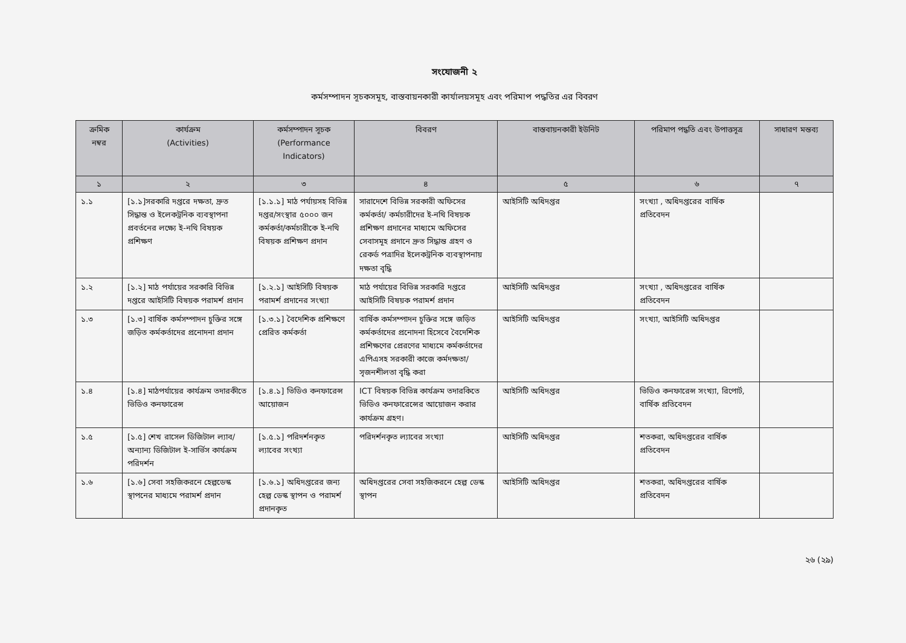সংযোজনী ২
কর্মসম্পাদন সূচকসমূহ, বাস্তবায়নকারী কার্যালয়সমূহ এবং পরিমাপ পদ্ধতির এর বিবরণ
| ক্রমিক নম্বর | কার্যক্রম (Activities) | কর্মসম্পাদন সূচক (Performance Indicators) | বিবরণ | বাস্তবায়নকারী ইউনিট | পরিমাপ পদ্ধতি এবং উপাত্তসূত্র | সাধারণ মন্তব্য |
| --- | --- | --- | --- | --- | --- | --- |
| ১ | ২ | ৩ | ৪ | ৫ | ৬ | ৭ |
| ১.১ | [১.১]সরকারি দপ্তরে দক্ষতা, দ্রুত সিদ্ধান্ত ও ইলেকট্রনিক ব্যবস্থাপনা প্রবর্তনের লক্ষ্যে ই-নথি বিষয়ক প্রশিক্ষণ | [১.১.১] মাঠ পর্যায়সহ বিভিন্ন দপ্তর/সংস্থার ৫০০০ জন কর্মকর্তা/কর্মচারীকে ই-নথি বিষয়ক প্রশিক্ষণ প্রদান | সারাদেশে বিভিন্ন সরকারী অফিসের কর্মকর্তা/ কর্মচারীদের ই-নথি বিষয়ক প্রশিক্ষণ প্রদানের মাধ্যমে অফিসের সেবাসমূহ প্রদানে দ্রুত সিদ্ধান্ত গ্রহণ ও রেকর্ড পত্রাদির ইলেকট্রনিক ব্যবস্থাপনায় দক্ষতা বৃদ্ধি | আইসিটি অধিদপ্তর | সংখ্যা , অধিদপ্তরের বার্ষিক প্রতিবেদন | |
| ১.২ | [১.২] মাঠ পর্যায়ের সরকারি বিভিন্ন দপ্তরে আইসিটি বিষয়ক পরামর্শ প্রদান | [১.২.১] আইসিটি বিষয়ক পরামর্শ প্রদানের সংখ্যা | মাঠ পর্যায়ের বিভিন্ন সরকারি দপ্তরে আইসিটি বিষয়ক পরামর্শ প্রদান | আইসিটি অধিদপ্তর | সংখ্যা , অধিদপ্তরের বার্ষিক প্রতিবেদন | |
| ১.৩ | [১.৩] বার্ষিক কর্মসম্পাদন চুক্তির সঙ্গে জড়িত কর্মকর্তাদের প্রনোদনা প্রদান | [১.৩.১] বৈদেশিক প্রশিক্ষণে প্রেরিত কর্মকর্তা | বার্ষিক কর্মসম্পাদন চুক্তির সঙ্গে জড়িত কর্মকর্তাদের প্রনোদনা হিসেবে বৈদেশিক প্রশিক্ষণের প্রেরণের মাধ্যমে কর্মকর্তাদের এপিএসহ সরকারী কাজে কর্মদক্ষতা/সৃজনশীলতা বৃদ্ধি করা | আইসিটি অধিদপ্তর | সংখ্যা, আইসিটি অধিদপ্তর | |
| ১.৪ | [১.৪] মাঠপর্যায়ের কার্যক্রম তদারকীতে ভিডিও কনফারেন্স | [১.৪.১] ভিডিও কনফারেন্স আয়োজন | ICT বিষয়ক বিভিন্ন কার্যক্রম তদারকিতে ভিডিও কনফারেন্সের আয়োজন করার কার্যক্রম গ্রহণ। | আইসিটি অধিদপ্তর | ভিডিও কনফারেন্স সংখ্যা, রিপোর্ট, বার্ষিক প্রতিবেদন | |
| ১.৫ | [১.৫] শেখ রাসেল ডিজিটাল ল্যাব/অন্যান্য ডিজিটাল ই-সার্ভিস কার্যক্রম পরিদর্শন | [১.৫.১] পরিদর্শনকৃত ল্যাবের সংখ্যা | পরিদর্শনকৃত ল্যাবের সংখ্যা | আইসিটি অধিদপ্তর | শতকরা, অধিদপ্তরের বার্ষিক প্রতিবেদন | |
| ১.৬ | [১.৬] সেবা সহজিকরনে হেল্পডেস্ক স্থাপনের মাধ্যমে পরামর্শ প্রদান | [১.৬.১] অধিদপ্তরের জন্য হেল্প ডেস্ক স্থাপন ও পরামর্শ প্রদানকৃত | অধিদপ্তরের সেবা সহজিকরনে হেল্প ডেস্ক স্থাপন | আইসিটি অধিদপ্তর | শতকরা, অধিদপ্তরের বার্ষিক প্রতিবেদন | |
২৬ (২৯)